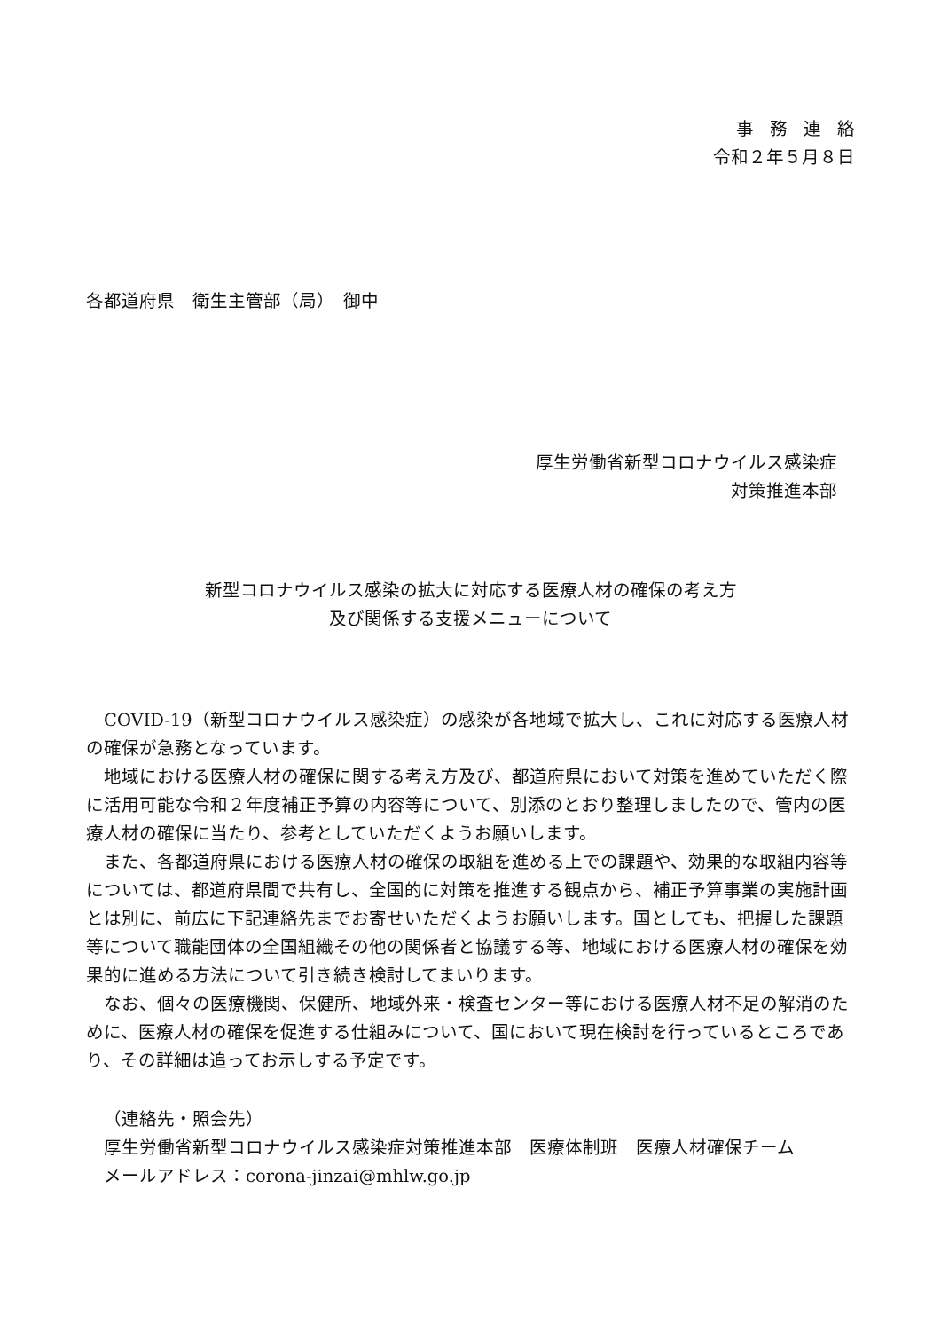事務連絡
令和２年５月８日
各都道府県　衛生主管部（局）　御中
厚生労働省新型コロナウイルス感染症
対策推進本部
新型コロナウイルス感染の拡大に対応する医療人材の確保の考え方
及び関係する支援メニューについて
COVID-19（新型コロナウイルス感染症）の感染が各地域で拡大し、これに対応する医療人材の確保が急務となっています。
地域における医療人材の確保に関する考え方及び、都道府県において対策を進めていただく際に活用可能な令和２年度補正予算の内容等について、別添のとおり整理しましたので、管内の医療人材の確保に当たり、参考としていただくようお願いします。
また、各都道府県における医療人材の確保の取組を進める上での課題や、効果的な取組内容等については、都道府県間で共有し、全国的に対策を推進する観点から、補正予算事業の実施計画とは別に、前広に下記連絡先までお寄せいただくようお願いします。国としても、把握した課題等について職能団体の全国組織その他の関係者と協議する等、地域における医療人材の確保を効果的に進める方法について引き続き検討してまいります。
なお、個々の医療機関、保健所、地域外来・検査センター等における医療人材不足の解消のために、医療人材の確保を促進する仕組みについて、国において現在検討を行っているところであり、その詳細は追ってお示しする予定です。
（連絡先・照会先）
厚生労働省新型コロナウイルス感染症対策推進本部　医療体制班　医療人材確保チーム
メールアドレス：corona-jinzai@mhlw.go.jp